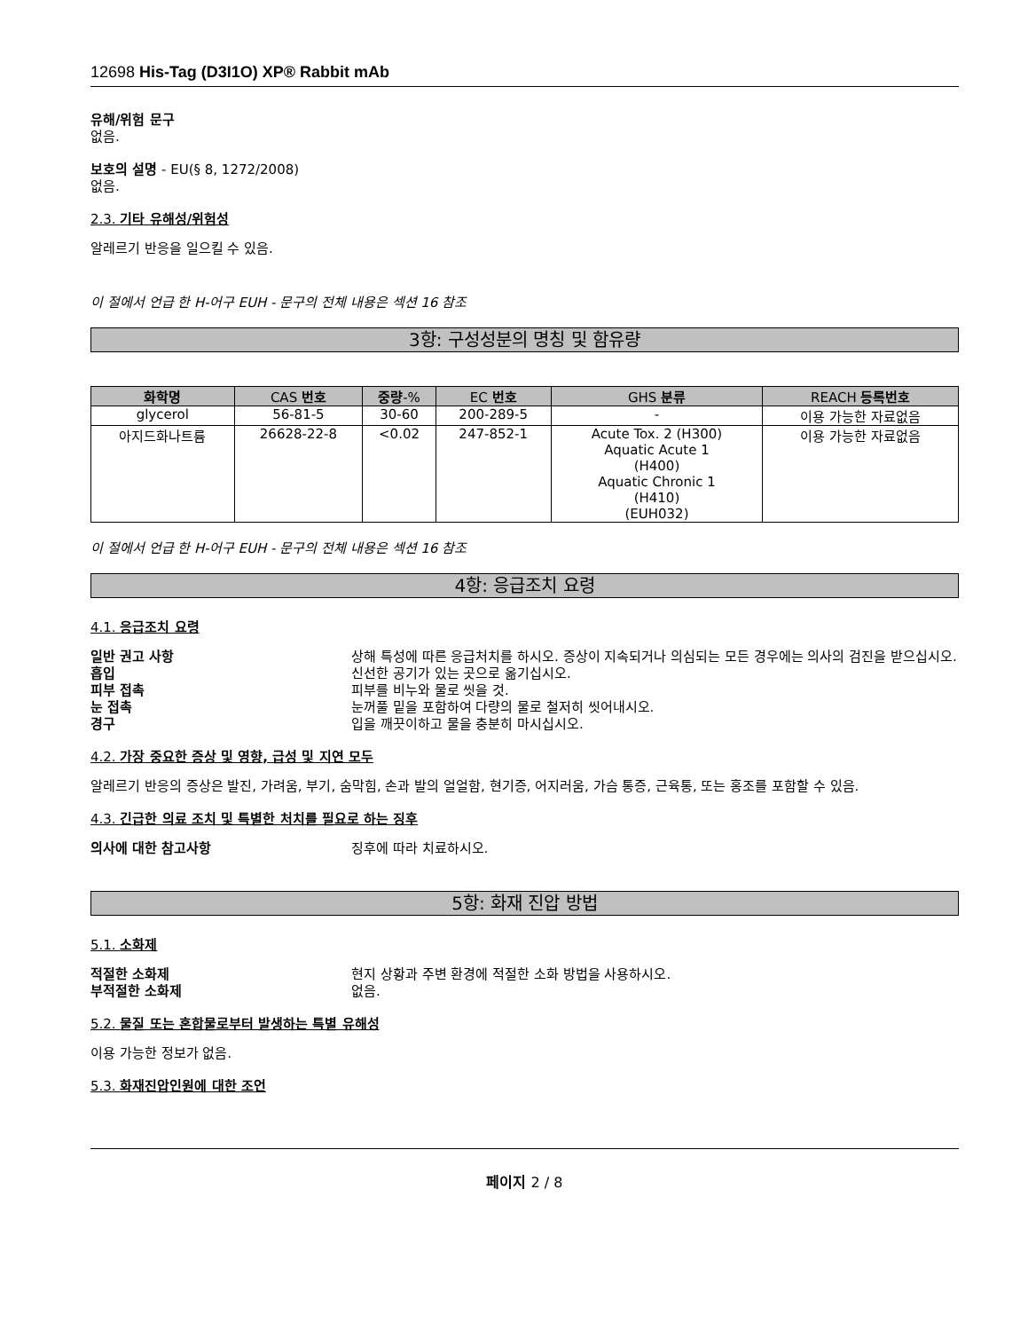12698 His-Tag (D3I1O) XP® Rabbit mAb
유해/위험 문구
없음.
보호의 설명 - EU(§ 8, 1272/2008)
없음.
2.3. 기타 유해성/위험성
알레르기 반응을 일으킬 수 있음.
이 절에서 언급 한 H-어구 EUH - 문구의 전체 내용은 섹션 16 참조
3항: 구성성분의 명칭 및 함유량
| 화학명 | CAS 번호 | 중량 -% | EC 번호 | GHS 분류 | REACH 등록번호 |
| --- | --- | --- | --- | --- | --- |
| glycerol | 56-81-5 | 30-60 | 200-289-5 | - | 이용 가능한 자료없음 |
| 아지드화나트륨 | 26628-22-8 | <0.02 | 247-852-1 | Acute Tox. 2 (H300) Aquatic Acute 1 (H400) Aquatic Chronic 1 (H410) (EUH032) | 이용 가능한 자료없음 |
이 절에서 언급 한 H-어구 EUH - 문구의 전체 내용은 섹션 16 참조
4항: 응급조치 요령
4.1. 응급조치 요령
일반 권고 사항 상해 특성에 따른 응급처치를 하시오. 증상이 지속되거나 의심되는 모든 경우에는 의사의 검진을 받으십시오. 흡입 신선한 공기가 있는 곳으로 옮기십시오. 피부 접촉 피부를 비누와 물로 씻을 것. 눈 접촉 눈꺼풀 밑을 포함하여 다량의 물로 철저히 씻어내시오. 경구 입을 깨끗이하고 물을 충분히 마시십시오.
4.2. 가장 중요한 증상 및 영향, 급성 및 지연 모두
알레르기 반응의 증상은 발진, 가려움, 부기, 숨막힘, 손과 발의 얼얼함, 현기증, 어지러움, 가슴 통증, 근육통, 또는 홍조를 포함할 수 있음.
4.3. 긴급한 의료 조치 및 특별한 처치를 필요로 하는 징후
의사에 대한 참고사항 징후에 따라 치료하시오.
5항: 화재 진압 방법
5.1. 소화제
적절한 소화제 현지 상황과 주변 환경에 적절한 소화 방법을 사용하시오. 부적절한 소화제 없음.
5.2. 물질 또는 혼합물로부터 발생하는 특별 유해성
이용 가능한 정보가 없음.
5.3. 화재진압인원에 대한 조언
페이지 2 / 8